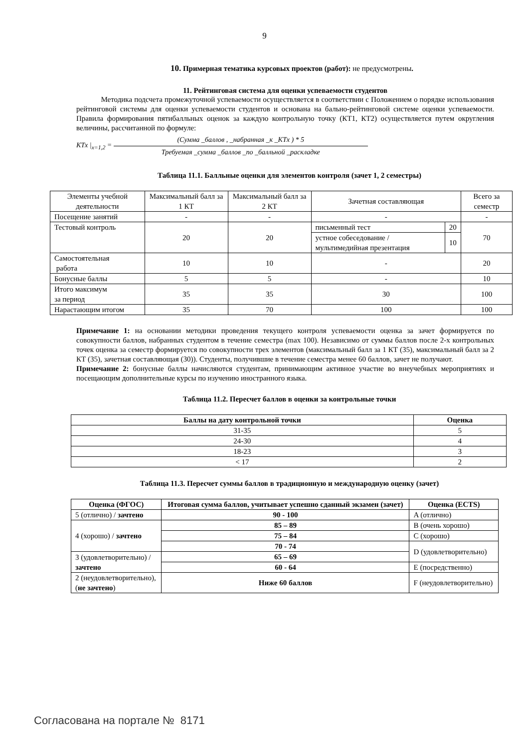9
10. Примерная тематика курсовых проектов (работ): не предусмотрены.
11. Рейтинговая система для оценки успеваемости студентов
Методика подсчета промежуточной успеваемости осуществляется в соответствии с Положением о порядке использования рейтинговой системы для оценки успеваемости студентов и основана на бально-рейтинговой системе оценки успеваемости. Правила формирования пятибалльных оценок за каждую контрольную точку (КТ1, КТ2) осуществляется путем округления величины, рассчитанной по формуле:
KTx |<sub>x=1,2</sub> =
(Сумма _баллов , _набранная _к _KTx ) * 5
Требуемая _сумма _баллов _по _балльной _раскладке
Таблица 11.1. Балльные оценки для элементов контроля (зачет 1, 2 семестры)
| Элементы учебной деятельности | Максимальный балл за 1 КТ | Максимальный балл за 2 КТ | Зачетная составляющая | | Всего за семестр |
| Посещение занятий | - | - | - | | - |
| Тестовый контроль | 20 | 20 | письменный тест | 20 | 70 |
| | | | устное собеседование / мультимедийная презентация | 10 | |
| Самостоятельная работа | 10 | 10 | - | | 20 |
| Бонусные баллы | 5 | 5 | - | | 10 |
| Итого максимум за период | 35 | 35 | 30 | | 100 |
| Нарастающим итогом | 35 | 70 | 100 | | 100 |
Примечание 1: на основании методики проведения текущего контроля успеваемости оценка за зачет формируется по совокупности баллов, набранных студентом в течение семестра (max 100). Независимо от суммы баллов после 2-х контрольных точек оценка за семестр формируется по совокупности трех элементов (максимальный балл за 1 КТ (35), максимальный балл за 2 КТ (35), зачетная составляющая (30)). Студенты, получившие в течение семестра менее 60 баллов, зачет не получают.
Примечание 2: бонусные баллы начисляются студентам, принимающим активное участие во внеучебных мероприятиях и посещающим дополнительные курсы по изучению иностранного языка.
Таблица 11.2. Пересчет баллов в оценки за контрольные точки
| Баллы на дату контрольной точки | Оценка |
| --- | --- |
| 31-35 | 5 |
| 24-30 | 4 |
| 18-23 | 3 |
| < 17 | 2 |
Таблица 11.3. Пересчет суммы баллов в традиционную и международную оценку (зачет)
| Оценка (ФГОС) | Итоговая сумма баллов, учитывает успешно сданный экзамен (зачет) | Оценка (ECTS) |
| --- | --- | --- |
| 5 (отлично) / зачтено | 90 - 100 | A (отлично) |
| 4 (хорошо) / зачтено | 85 – 89 | B (очень хорошо) |
| | 75 – 84 | C (хорошо) |
| | 70 - 74 | D (удовлетворительно) |
| 3 (удовлетворительно) / зачтено | 65 – 69 | |
| | 60 - 64 | E (посредственно) |
| 2 (неудовлетворительно), ( не зачтено ) | Ниже 60 баллов | F (неудовлетворительно) |
Согласована на портале № 8171